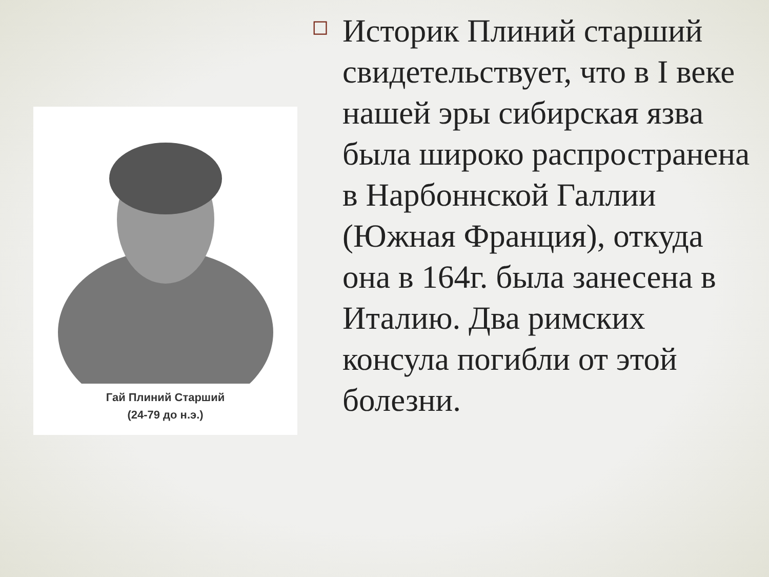Гай Плиний Старший
(24-79 до н.э.)
◻
Историк Плиний старший свидетельствует, что в I веке нашей эры сибирская язва была широко распространена в Нарбоннской Галлии (Южная Франция), откуда она в 164г. была занесена в Италию. Два римских консула погибли от этой болезни.